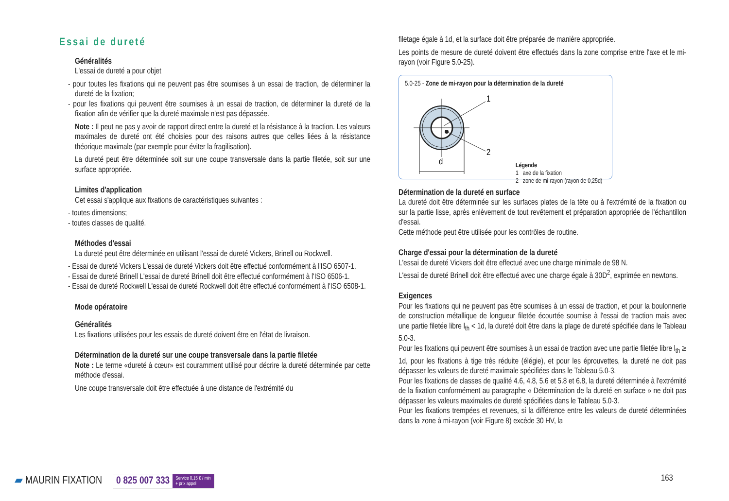Essai de dureté
Généralités
L'essai de dureté a pour objet
- pour toutes les fixations qui ne peuvent pas être soumises à un essai de traction, de déterminer la dureté de la fixation;
- pour les fixations qui peuvent être soumises à un essai de traction, de déterminer la dureté de la fixation afin de vérifier que la dureté maximale n'est pas dépassée.
Note : Il peut ne pas y avoir de rapport direct entre la dureté et la résistance à la traction. Les valeurs maximales de dureté ont été choisies pour des raisons autres que celles liées à la résistance théorique maximale (par exemple pour éviter la fragilisation).
La dureté peut être déterminée soit sur une coupe transversale dans la partie filetée, soit sur une surface appropriée.
Limites d'application
Cet essai s'applique aux fixations de caractéristiques suivantes :
- toutes dimensions;
- toutes classes de qualité.
Méthodes d'essai
La dureté peut être déterminée en utilisant l'essai de dureté Vickers, Brinell ou Rockwell.
- Essai de dureté Vickers L'essai de dureté Vickers doit être effectué conformément à l'ISO 6507-1.
- Essai de dureté Brinell L'essai de dureté Brinell doit être effectué conformément à l'ISO 6506-1.
- Essai de dureté Rockwell L'essai de dureté Rockwell doit être effectué conformément à l'ISO 6508-1.
Mode opératoire
Généralités
Les fixations utilisées pour les essais de dureté doivent être en l'état de livraison.
Détermination de la dureté sur une coupe transversale dans la partie filetée
Note : Le terme «dureté à cœur» est couramment utilisé pour décrire la dureté déterminée par cette méthode d'essai.
Une coupe transversale doit être effectuée à une distance de l'extrémité du
filetage égale à 1d, et la surface doit être préparée de manière appropriée.
Les points de mesure de dureté doivent être effectués dans la zone comprise entre l'axe et le mi-rayon (voir Figure 5.0-25).
5.0-25 - Zone de mi-rayon pour la détermination de la dureté
1
2
d
Légende
1 axe de la fixation
2 zone de mi-rayon (rayon de 0,25d)
Détermination de la dureté en surface
La dureté doit être déterminée sur les surfaces plates de la tête ou à l'extrémité de la fixation ou sur la partie lisse, après enlèvement de tout revêtement et préparation appropriée de l'échantillon d'essai.
Cette méthode peut être utilisée pour les contrôles de routine.
Charge d'essai pour la détermination de la dureté
L'essai de dureté Vickers doit être effectué avec une charge minimale de 98 N.
L'essai de dureté Brinell doit être effectué avec une charge égale à 30D<sup>2</sup>, exprimée en newtons.
Exigences
Pour les fixations qui ne peuvent pas être soumises à un essai de traction, et pour la boulonnerie de construction métallique de longueur filetée écourtée soumise à l'essai de traction mais avec une partie filetée libre l<sub>th</sub> < 1d, la dureté doit être dans la plage de dureté spécifiée dans le Tableau 5.0-3.
Pour les fixations qui peuvent être soumises à un essai de traction avec une partie filetée libre l<sub>th</sub> ≥ 1d, pour les fixations à tige très réduite (élégie), et pour les éprouvettes, la dureté ne doit pas dépasser les valeurs de dureté maximale spécifiées dans le Tableau 5.0-3.
Pour les fixations de classes de qualité 4.6, 4.8, 5.6 et 5.8 et 6.8, la dureté déterminée à l'extrémité de la fixation conformément au paragraphe « Détermination de la dureté en surface » ne doit pas dépasser les valeurs maximales de dureté spécifiées dans le Tableau 5.0-3.
Pour les fixations trempées et revenues, si la différence entre les valeurs de dureté déterminées dans la zone à mi-rayon (voir Figure 8) excède 30 HV, la
▰ MAURIN FIXATION
0 825 007 333 Service 0,15 € / min
+ prix appel
163